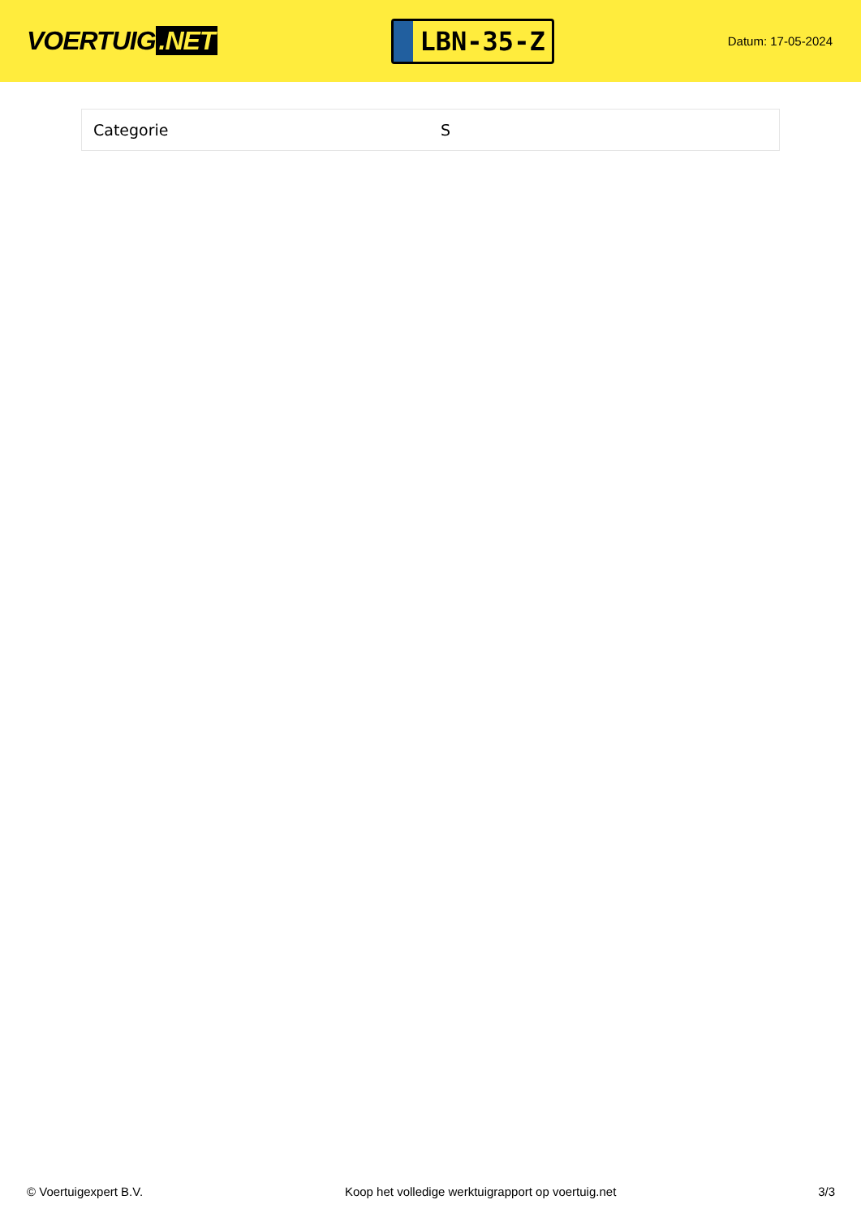VOERTUIG.NET
LBN-35-Z
Datum: 17-05-2024
| Categorie | S |
© Voertuigexpert B.V. Koop het volledige werktuigrapport op voertuig.net 3/3